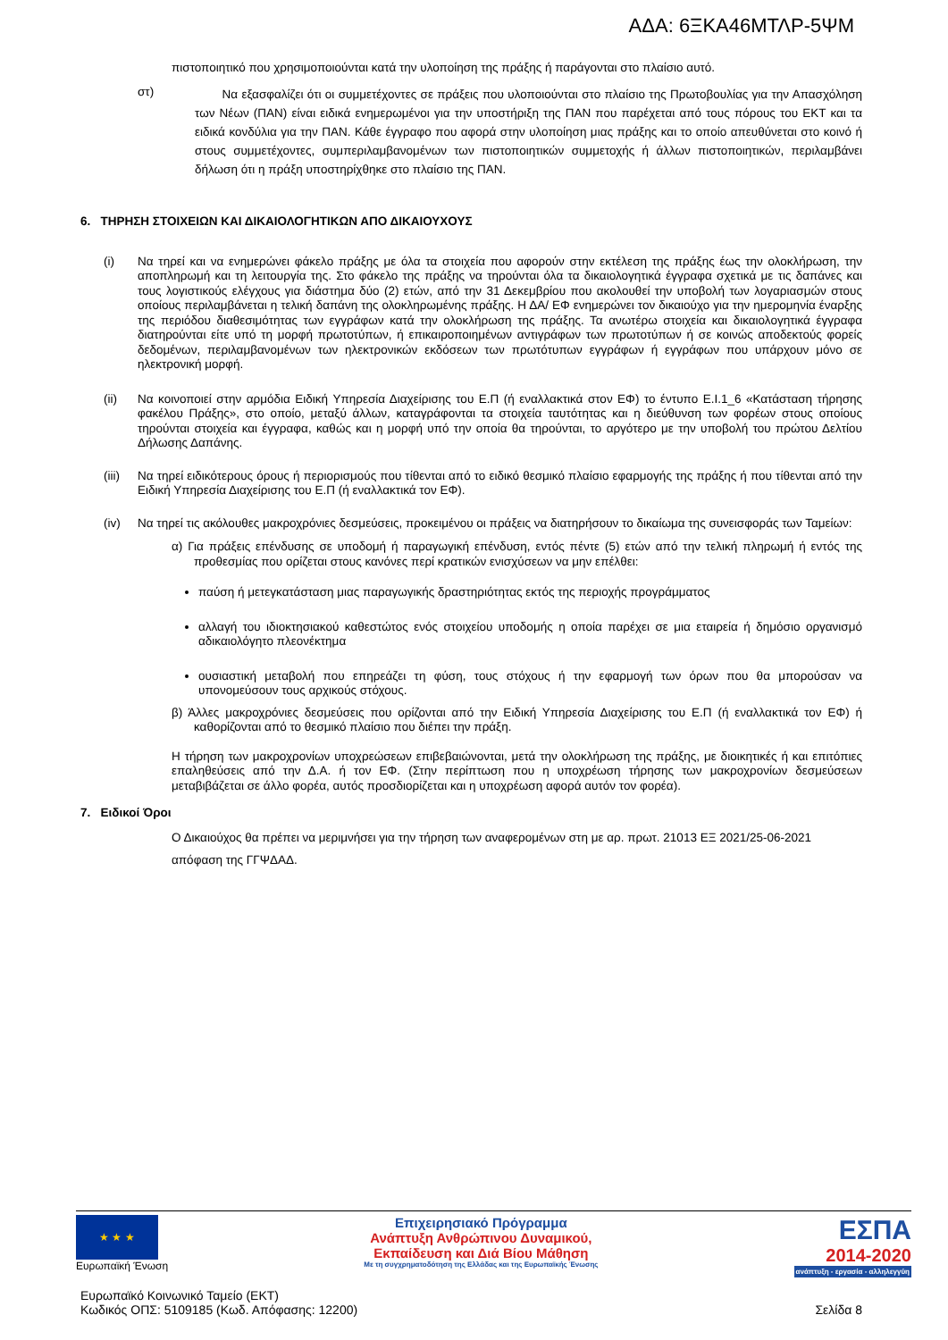ΑΔΑ: 6ΞΚΑ46ΜΤΛΡ-5ΨΜ
πιστοποιητικό που χρησιμοποιούνται κατά την υλοποίηση της πράξης ή παράγονται στο πλαίσιο αυτό.
στ)
Να εξασφαλίζει ότι οι συμμετέχοντες σε πράξεις που υλοποιούνται στο πλαίσιο της Πρωτοβουλίας για την Απασχόληση των Νέων (ΠΑΝ) είναι ειδικά ενημερωμένοι για την υποστήριξη της ΠΑΝ που παρέχεται από τους πόρους του ΕΚΤ και τα ειδικά κονδύλια για την ΠΑΝ. Κάθε έγγραφο που αφορά στην υλοποίηση μιας πράξης και το οποίο απευθύνεται στο κοινό ή στους συμμετέχοντες, συμπεριλαμβανομένων των πιστοποιητικών συμμετοχής ή άλλων πιστοποιητικών, περιλαμβάνει δήλωση ότι η πράξη υποστηρίχθηκε στο πλαίσιο της ΠΑΝ.
6. ΤΗΡΗΣΗ ΣΤΟΙΧΕΙΩΝ ΚΑΙ ΔΙΚΑΙΟΛΟΓΗΤΙΚΩΝ ΑΠΟ ΔΙΚΑΙΟΥΧΟΥΣ
(i)
Να τηρεί και να ενημερώνει φάκελο πράξης με όλα τα στοιχεία που αφορούν στην εκτέλεση της πράξης έως την ολοκλήρωση, την αποπληρωμή και τη λειτουργία της. Στο φάκελο της πράξης να τηρούνται όλα τα δικαιολογητικά έγγραφα σχετικά με τις δαπάνες και τους λογιστικούς ελέγχους για διάστημα δύο (2) ετών, από την 31 Δεκεμβρίου που ακολουθεί την υποβολή των λογαριασμών στους οποίους περιλαμβάνεται η τελική δαπάνη της ολοκληρωμένης πράξης. Η ΔΑ/ ΕΦ ενημερώνει τον δικαιούχο για την ημερομηνία έναρξης της περιόδου διαθεσιμότητας των εγγράφων κατά την ολοκλήρωση της πράξης. Τα ανωτέρω στοιχεία και δικαιολογητικά έγγραφα διατηρούνται είτε υπό τη μορφή πρωτοτύπων, ή επικαιροποιημένων αντιγράφων των πρωτοτύπων ή σε κοινώς αποδεκτούς φορείς δεδομένων, περιλαμβανομένων των ηλεκτρονικών εκδόσεων των πρωτότυπων εγγράφων ή εγγράφων που υπάρχουν μόνο σε ηλεκτρονική μορφή.
(ii)
Να κοινοποιεί στην αρμόδια Ειδική Υπηρεσία Διαχείρισης του Ε.Π (ή εναλλακτικά στον ΕΦ) το έντυπο Ε.Ι.1_6 «Κατάσταση τήρησης φακέλου Πράξης», στο οποίο, μεταξύ άλλων, καταγράφονται τα στοιχεία ταυτότητας και η διεύθυνση των φορέων στους οποίους τηρούνται στοιχεία και έγγραφα, καθώς και η μορφή υπό την οποία θα τηρούνται, το αργότερο με την υποβολή του πρώτου Δελτίου Δήλωσης Δαπάνης.
(iii)
Να τηρεί ειδικότερους όρους ή περιορισμούς που τίθενται από το ειδικό θεσμικό πλαίσιο εφαρμογής της πράξης ή που τίθενται από την Ειδική Υπηρεσία Διαχείρισης του Ε.Π (ή εναλλακτικά τον ΕΦ).
(iv)
Να τηρεί τις ακόλουθες μακροχρόνιες δεσμεύσεις, προκειμένου οι πράξεις να διατηρήσουν το δικαίωμα της συνεισφοράς των Ταμείων:
α) Για πράξεις επένδυσης σε υποδομή ή παραγωγική επένδυση, εντός πέντε (5) ετών από την τελική πληρωμή ή εντός της προθεσμίας που ορίζεται στους κανόνες περί κρατικών ενισχύσεων να μην επέλθει:
παύση ή μετεγκατάσταση μιας παραγωγικής δραστηριότητας εκτός της περιοχής προγράμματος
αλλαγή του ιδιοκτησιακού καθεστώτος ενός στοιχείου υποδομής η οποία παρέχει σε μια εταιρεία ή δημόσιο οργανισμό αδικαιολόγητο πλεονέκτημα
ουσιαστική μεταβολή που επηρεάζει τη φύση, τους στόχους ή την εφαρμογή των όρων που θα μπορούσαν να υπονομεύσουν τους αρχικούς στόχους.
β) Άλλες μακροχρόνιες δεσμεύσεις που ορίζονται από την Ειδική Υπηρεσία Διαχείρισης του Ε.Π (ή εναλλακτικά τον ΕΦ) ή καθορίζονται από το θεσμικό πλαίσιο που διέπει την πράξη.
Η τήρηση των μακροχρονίων υποχρεώσεων επιβεβαιώνονται, μετά την ολοκλήρωση της πράξης, με διοικητικές ή και επιτόπιες επαληθεύσεις από την Δ.Α. ή τον ΕΦ. (Στην περίπτωση που η υποχρέωση τήρησης των μακροχρονίων δεσμεύσεων μεταβιβάζεται σε άλλο φορέα, αυτός προσδιορίζεται και η υποχρέωση αφορά αυτόν τον φορέα).
7. Ειδικοί Όροι
Ο Δικαιούχος θα πρέπει να μεριμνήσει για την τήρηση των αναφερομένων στη με αρ. πρωτ. 21013 ΕΞ 2021/25-06-2021
απόφαση της ΓΓΨΔΑΔ.
★ ★ ★
Ευρωπαϊκή Ένωση
Επιχειρησιακό Πρόγραμμα
Ανάπτυξη Ανθρώπινου Δυναμικού,
Εκπαίδευση και Διά Βίου Μάθηση
Με τη συγχρηματοδότηση της Ελλάδας και της Ευρωπαϊκής Ένωσης
ΕΣΠΑ
2014-2020
ανάπτυξη - εργασία - αλληλεγγύη
Ευρωπαϊκό Κοινωνικό Ταμείο (ΕΚΤ)
Κωδικός ΟΠΣ: 5109185 (Κωδ. Απόφασης: 12200)
Σελίδα 8